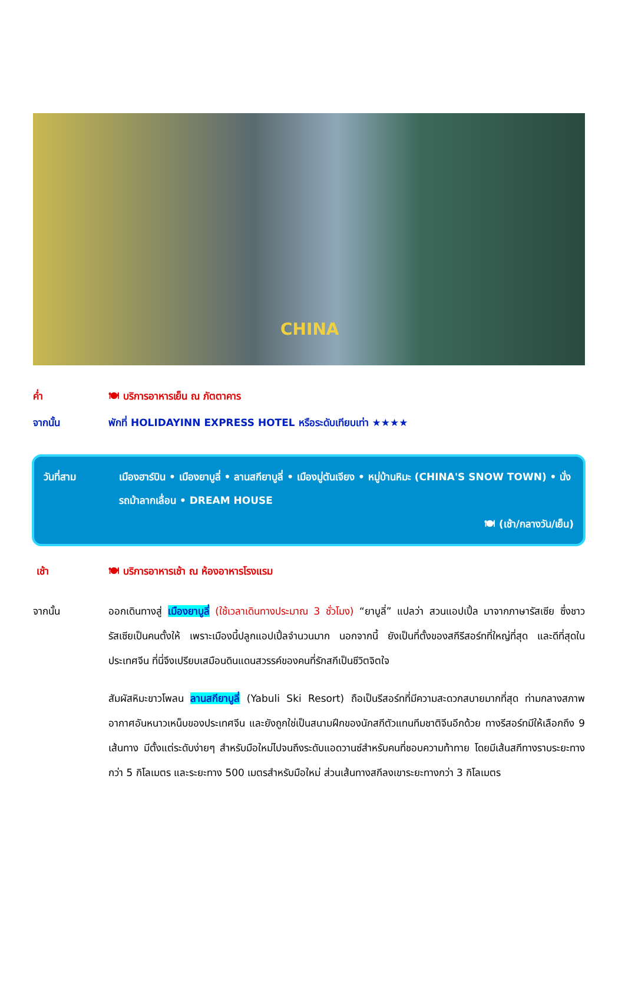CHINA
ค่ำ 🍽 บริการอาหารเย็น ณ ภัตตาคาร
จากนั้น พักที่ HOLIDAYINN EXPRESS HOTEL หรือระดับเทียบเท่า ★★★★
วันที่สาม เมืองฮาร์บิน • เมืองยาบูลี่ • ลานสกียาบูลี่ • เมืองมู่ตันเจียง • หมู่บ้านหิมะ (CHINA'S SNOW TOWN) • นั่งรถม้าลากเลื่อน • DREAM HOUSE
🍽 (เช้า/กลางวัน/เย็น)
เช้า 🍽 บริการอาหารเช้า ณ ห้องอาหารโรงแรม
จากนั้น ออกเดินทางสู่ เมืองยาบูลี่ (ใช้เวลาเดินทางประมาณ 3 ชั่วโมง) “ยาบูลี่” แปลว่า สวนแอปเปิ้ล มาจากภาษารัสเซีย ซึ่งชาวรัสเซียเป็นคนตั้งให้ เพราะเมืองนี้ปลูกแอปเปิ้ลจำนวนมาก นอกจากนี้ ยังเป็นที่ตั้งของสกีรีสอร์ทที่ใหญ่ที่สุด และดีที่สุดในประเทศจีน ที่นี่จึงเปรียบเสมือนดินแดนสวรรค์ของคนที่รักสกีเป็นชีวิตจิตใจ
สัมผัสหิมะขาวโพลน ลานสกียาบูลี่ (Yabuli Ski Resort) ถือเป็นรีสอร์ทที่มีความสะดวกสบายมากที่สุด ท่ามกลางสภาพอากาศอันหนาวเหน็บของประเทศจีน และยังถูกใช่เป็นสนามฝึกของนักสกีตัวแทนทีมชาติจีนอีกด้วย ทางรีสอร์ทมีให้เลือกถึง 9 เส้นทาง มีตั้งแต่ระดับง่ายๆ สำหรับมือใหม่ไปจนถึงระดับแอดวานซ์สำหรับคนที่ชอบความท้าทาย โดยมีเส้นสกีทางราบระยะทางกว่า 5 กิโลเมตร และระยะทาง 500 เมตรสำหรับมือใหม่ ส่วนเส้นทางสกีลงเขาระยะทางกว่า 3 กิโลเมตร